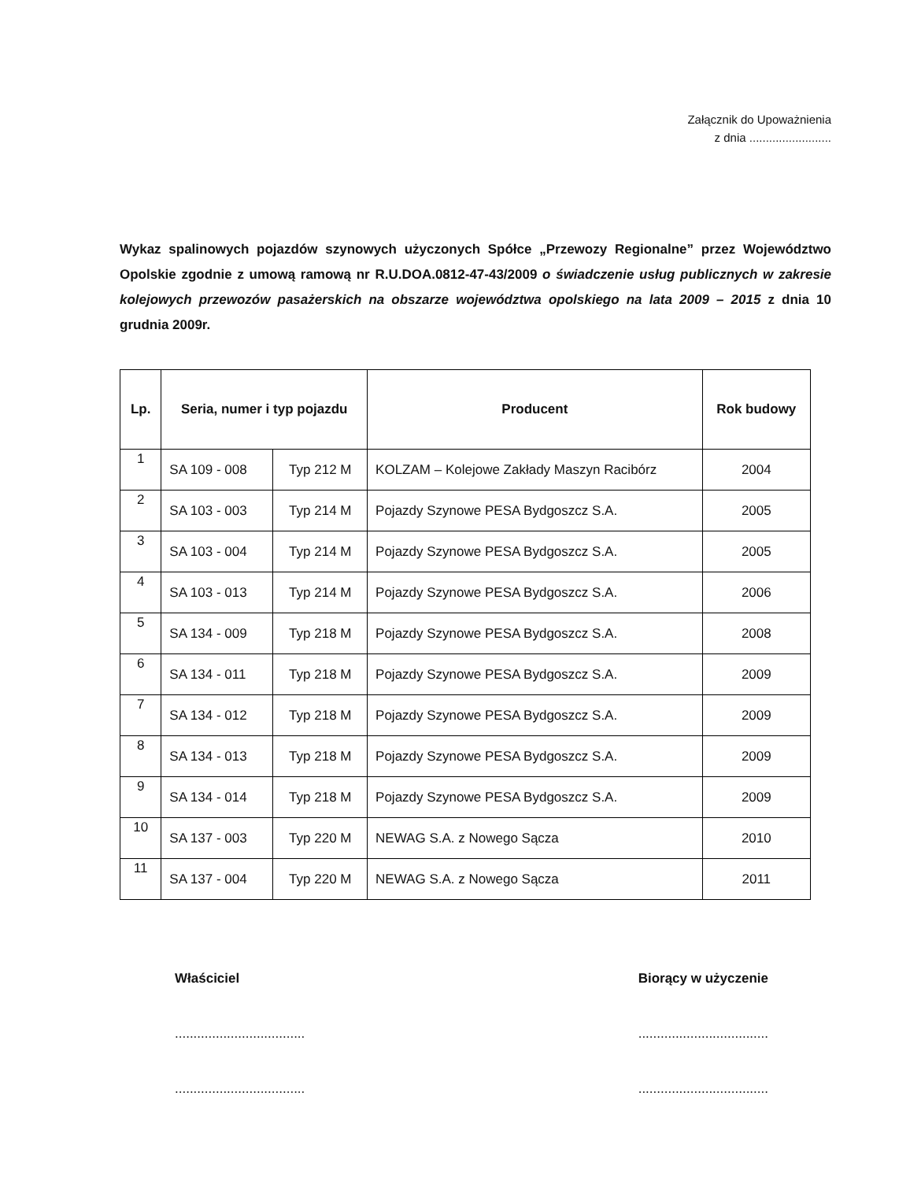Załącznik do Upoważnienia
z dnia .........................
Wykaz spalinowych pojazdów szynowych użyczonych Spółce „Przewozy Regionalne” przez Województwo Opolskie zgodnie z umową ramową nr R.U.DOA.0812-47-43/2009 o świadczenie usług publicznych w zakresie kolejowych przewozów pasażerskich na obszarze województwa opolskiego na lata 2009 – 2015 z dnia 10 grudnia 2009r.
| Lp. | Seria, numer i typ pojazdu | | Producent | Rok budowy |
| --- | --- | --- | --- | --- |
| 1 | SA 109 - 008 | Typ 212 M | KOLZAM – Kolejowe Zakłady Maszyn Racibórz | 2004 |
| 2 | SA 103 - 003 | Typ 214 M | Pojazdy Szynowe PESA Bydgoszcz S.A. | 2005 |
| 3 | SA 103 - 004 | Typ 214 M | Pojazdy Szynowe PESA Bydgoszcz S.A. | 2005 |
| 4 | SA 103 - 013 | Typ 214 M | Pojazdy Szynowe PESA Bydgoszcz S.A. | 2006 |
| 5 | SA 134 - 009 | Typ 218 M | Pojazdy Szynowe PESA Bydgoszcz S.A. | 2008 |
| 6 | SA 134 - 011 | Typ 218 M | Pojazdy Szynowe PESA Bydgoszcz S.A. | 2009 |
| 7 | SA 134 - 012 | Typ 218 M | Pojazdy Szynowe PESA Bydgoszcz S.A. | 2009 |
| 8 | SA 134 - 013 | Typ 218 M | Pojazdy Szynowe PESA Bydgoszcz S.A. | 2009 |
| 9 | SA 134 - 014 | Typ 218 M | Pojazdy Szynowe PESA Bydgoszcz S.A. | 2009 |
| 10 | SA 137 - 003 | Typ 220 M | NEWAG S.A. z Nowego Sącza | 2010 |
| 11 | SA 137 - 004 | Typ 220 M | NEWAG S.A. z Nowego Sącza | 2011 |
Właściciel
...................................
...................................
Biorący w użyczenie
...................................
...................................